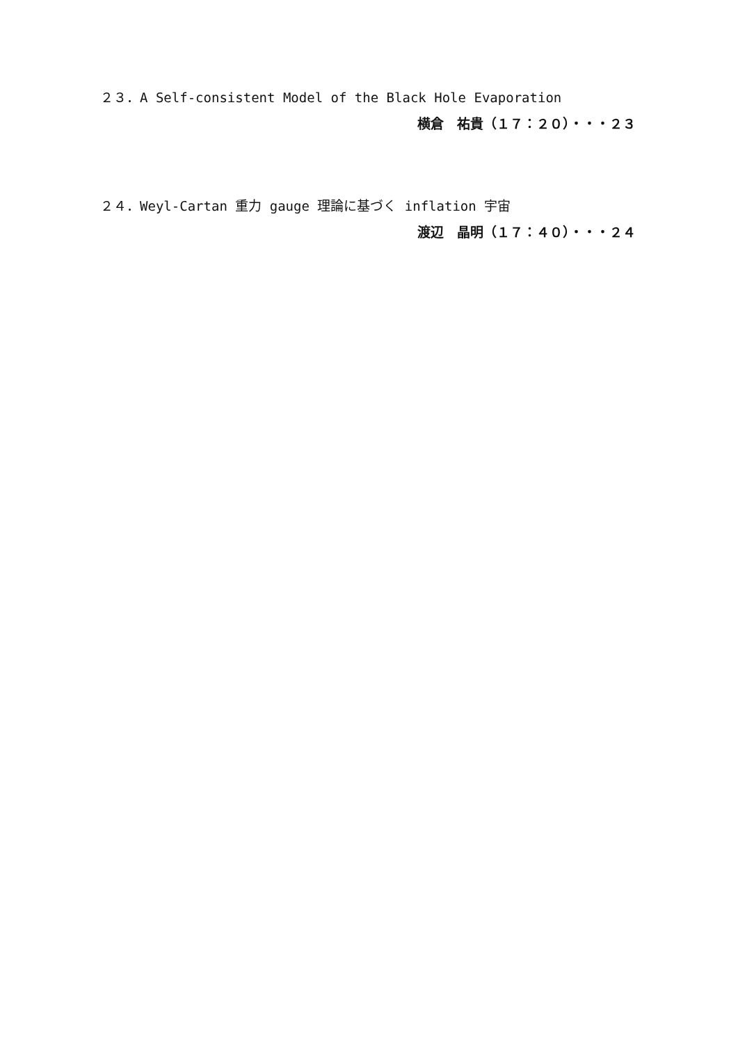２３．A Self-consistent Model of the Black Hole Evaporation
横倉　祐貴（１７：２０）・・・２３
２４．Weyl-Cartan 重力 gauge 理論に基づく inflation 宇宙
渡辺　晶明（１７：４０）・・・２４